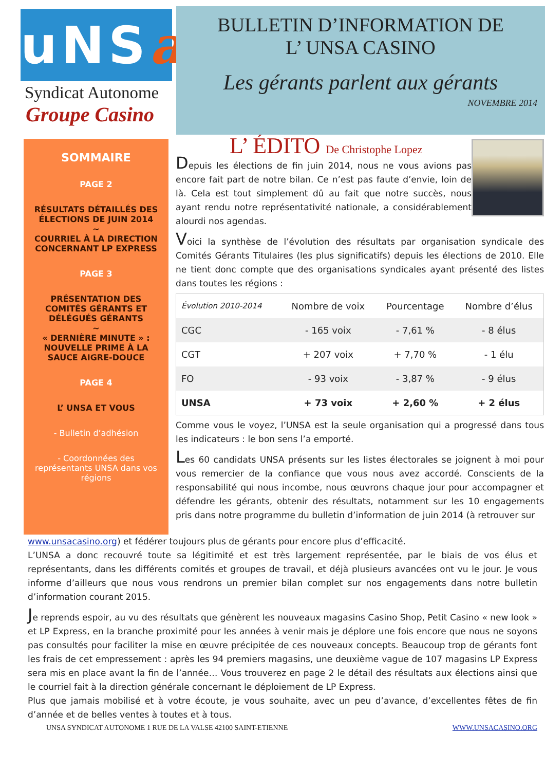uNSa
Syndicat Autonome
Groupe Casino
BULLETIN D’INFORMATION DE
L’ UNSA CASINO
Les gérants parlent aux gérants
NOVEMBRE 2014
SOMMAIRE
PAGE 2
RÉSULTATS DÉTAILLÉS DES ÉLECTIONS DE JUIN 2014
~
COURRIEL À LA DIRECTION CONCERNANT LP EXPRESS
PAGE 3
PRÉSENTATION DES COMITÉS GÉRANTS ET DÉLÉGUÉS GÉRANTS
~
« DERNIÈRE MINUTE » : NOUVELLE PRIME À LA SAUCE AIGRE-DOUCE
PAGE 4
L’ UNSA ET VOUS
- Bulletin d’adhésion
- Coordonnées des représentants UNSA dans vos régions
L’ ÉDITO De Christophe Lopez
Depuis les élections de fin juin 2014, nous ne vous avions pas encore fait part de notre bilan. Ce n’est pas faute d’envie, loin de là. Cela est tout simplement dû au fait que notre succès, nous ayant rendu notre représentativité nationale, a considérablement alourdi nos agendas.
Voici la synthèse de l’évolution des résultats par organisation syndicale des Comités Gérants Titulaires (les plus significatifs) depuis les élections de 2010. Elle ne tient donc compte que des organisations syndicales ayant présenté des listes dans toutes les régions :
| Évolution 2010-2014 | Nombre de voix | Pourcentage | Nombre d’élus |
| --- | --- | --- | --- |
| CGC | - 165 voix | - 7,61 % | - 8 élus |
| CGT | + 207 voix | + 7,70 % | - 1 élu |
| FO | - 93 voix | - 3,87 % | - 9 élus |
| UNSA | + 73 voix | + 2,60 % | + 2 élus |
Comme vous le voyez, l’UNSA est la seule organisation qui a progressé dans tous les indicateurs : le bon sens l’a emporté.
Les 60 candidats UNSA présents sur les listes électorales se joignent à moi pour vous remercier de la confiance que vous nous avez accordé. Conscients de la responsabilité qui nous incombe, nous œuvrons chaque jour pour accompagner et défendre les gérants, obtenir des résultats, notamment sur les 10 engagements pris dans notre programme du bulletin d’information de juin 2014 (à retrouver sur
www.unsacasino.org) et fédérer toujours plus de gérants pour encore plus d’efficacité.
L’UNSA a donc recouvré toute sa légitimité et est très largement représentée, par le biais de vos élus et représentants, dans les différents comités et groupes de travail, et déjà plusieurs avancées ont vu le jour. Je vous informe d’ailleurs que nous vous rendrons un premier bilan complet sur nos engagements dans notre bulletin d’information courant 2015.
Je reprends espoir, au vu des résultats que génèrent les nouveaux magasins Casino Shop, Petit Casino « new look » et LP Express, en la branche proximité pour les années à venir mais je déplore une fois encore que nous ne soyons pas consultés pour faciliter la mise en œuvre précipitée de ces nouveaux concepts. Beaucoup trop de gérants font les frais de cet empressement : après les 94 premiers magasins, une deuxième vague de 107 magasins LP Express sera mis en place avant la fin de l’année… Vous trouverez en page 2 le détail des résultats aux élections ainsi que le courriel fait à la direction générale concernant le déploiement de LP Express.
Plus que jamais mobilisé et à votre écoute, je vous souhaite, avec un peu d’avance, d’excellentes fêtes de fin d’année et de belles ventes à toutes et à tous.
UNSA SYNDICAT AUTONOME 1 RUE DE LA VALSE 42100 SAINT-ETIENNE WWW.UNSACASINO.ORG